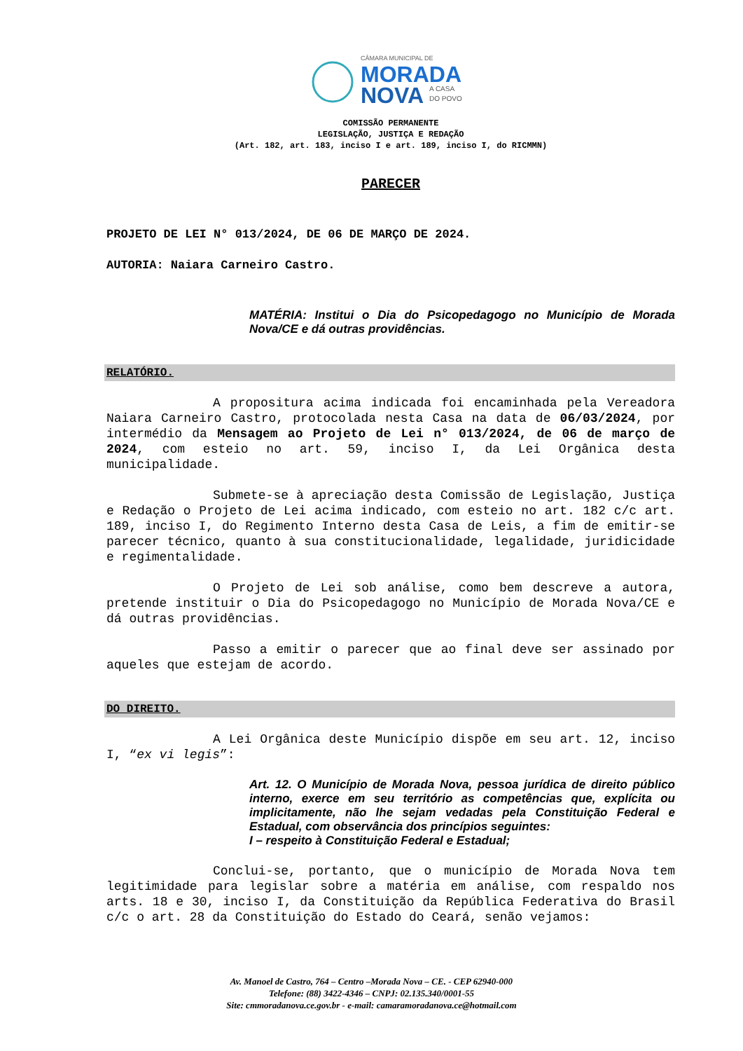CÂMARA MUNICIPAL DE
MORADA
NOVA
A CASA
DO POVO
COMISSÃO PERMANENTE
LEGISLAÇÃO, JUSTIÇA E REDAÇÃO
(Art. 182, art. 183, inciso I e art. 189, inciso I, do RICMMN)
PARECER
PROJETO DE LEI N° 013/2024, DE 06 DE MARÇO DE 2024.
AUTORIA: Naiara Carneiro Castro.
MATÉRIA: Institui o Dia do Psicopedagogo no Município de Morada Nova/CE e dá outras providências.
RELATÓRIO.
A propositura acima indicada foi encaminhada pela Vereadora Naiara Carneiro Castro, protocolada nesta Casa na data de 06/03/2024, por intermédio da Mensagem ao Projeto de Lei n° 013/2024, de 06 de março de 2024, com esteio no art. 59, inciso I, da Lei Orgânica desta municipalidade.
Submete-se à apreciação desta Comissão de Legislação, Justiça e Redação o Projeto de Lei acima indicado, com esteio no art. 182 c/c art. 189, inciso I, do Regimento Interno desta Casa de Leis, a fim de emitir-se parecer técnico, quanto à sua constitucionalidade, legalidade, juridicidade e regimentalidade.
O Projeto de Lei sob análise, como bem descreve a autora, pretende instituir o Dia do Psicopedagogo no Município de Morada Nova/CE e dá outras providências.
Passo a emitir o parecer que ao final deve ser assinado por aqueles que estejam de acordo.
DO DIREITO.
A Lei Orgânica deste Município dispõe em seu art. 12, inciso I, “ex vi legis”:
Art. 12. O Município de Morada Nova, pessoa jurídica de direito público interno, exerce em seu território as competências que, explícita ou implicitamente, não lhe sejam vedadas pela Constituição Federal e Estadual, com observância dos princípios seguintes:
I – respeito à Constituição Federal e Estadual;
Conclui-se, portanto, que o município de Morada Nova tem legitimidade para legislar sobre a matéria em análise, com respaldo nos arts. 18 e 30, inciso I, da Constituição da República Federativa do Brasil c/c o art. 28 da Constituição do Estado do Ceará, senão vejamos:
Av. Manoel de Castro, 764 – Centro –Morada Nova – CE. - CEP 62940-000
Telefone: (88) 3422-4346 – CNPJ: 02.135.340/0001-55
Site: cmmoradanova.ce.gov.br - e-mail: camaramoradanova.ce@hotmail.com